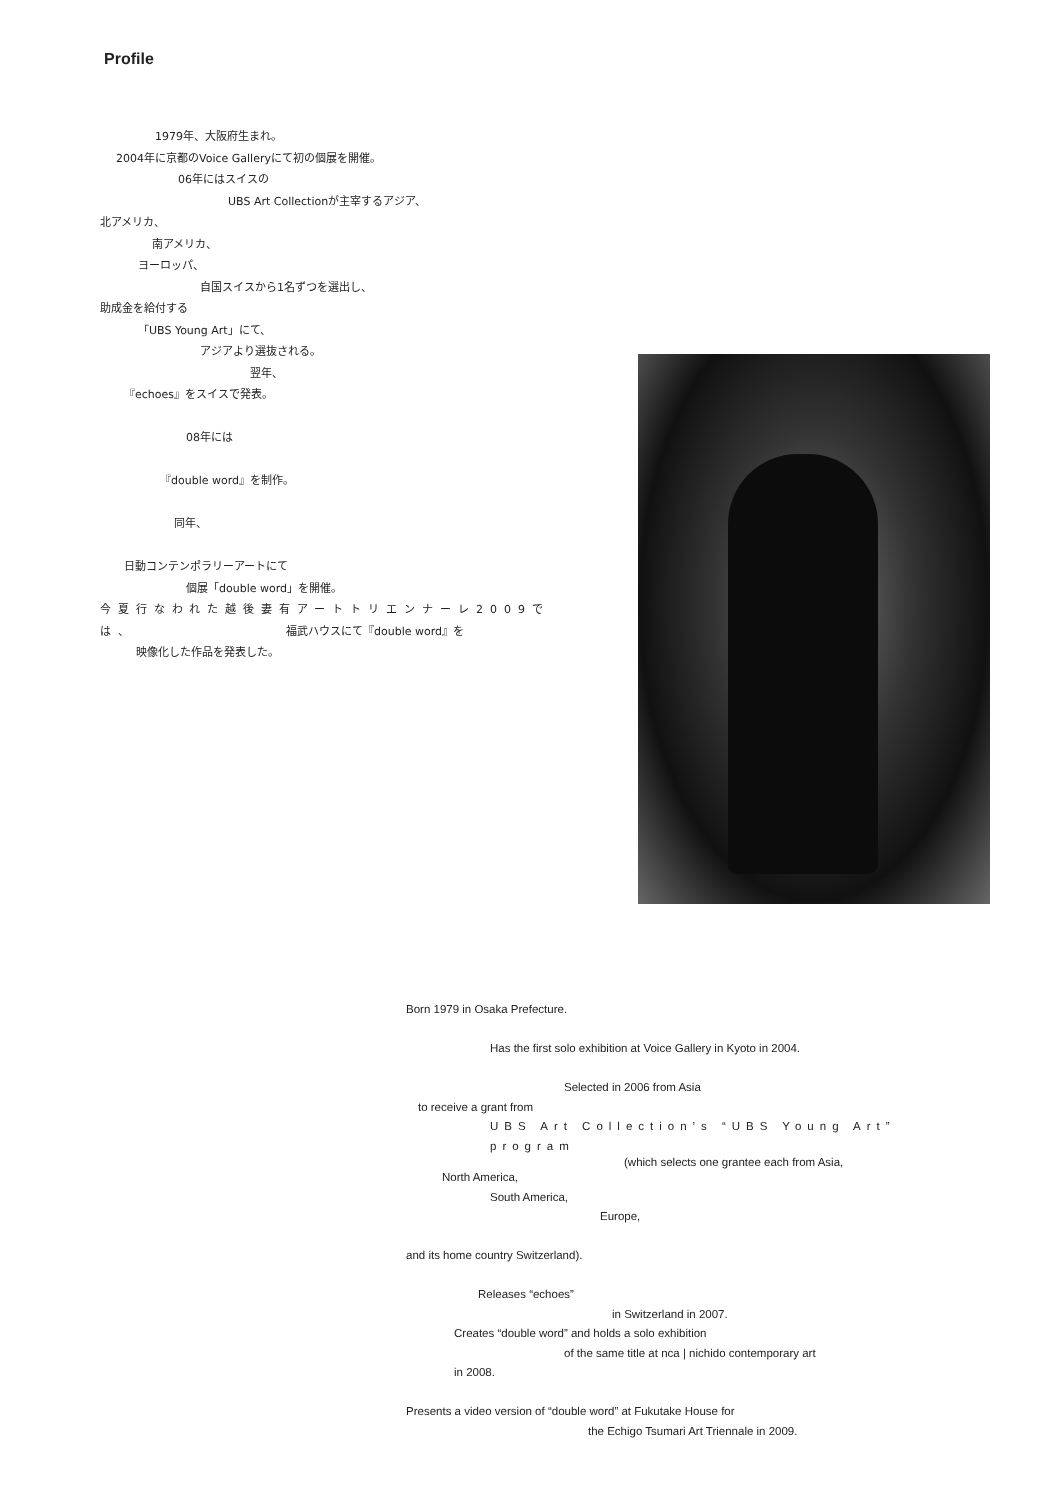Profile
1979年、大阪府生まれ。
2004年に京都のVoice Galleryにて初の個展を開催。
06年にはスイスの
UBS Art Collectionが主宰するアジア、
北アメリカ、
南アメリカ、
ヨーロッパ、
自国スイスから1名ずつを選出し、
助成金を給付する
「UBS Young Art」にて、
アジアより選抜される。
翌年、
『echoes』をスイスで発表。
08年には
『double word』を制作。
同年、
日動コンテンポラリーアートにて
個展「double word」を開催。
今夏行なわれた越後妻有アートトリエンナーレ2009では、
福武ハウスにて『double word』を
映像化した作品を発表した。
Born 1979 in Osaka Prefecture.
Has the first solo exhibition at Voice Gallery in Kyoto in 2004.
Selected in 2006 from Asia
to receive a grant from
UBS Art Collection’s “UBS Young Art” program
(which selects one grantee each from Asia,
North America,
South America,
Europe,
and its home country Switzerland).
Releases “echoes”
in Switzerland in 2007.
Creates “double word” and holds a solo exhibition
of the same title at nca | nichido contemporary art
in 2008.
Presents a video version of “double word” at Fukutake House for
the Echigo Tsumari Art Triennale in 2009.